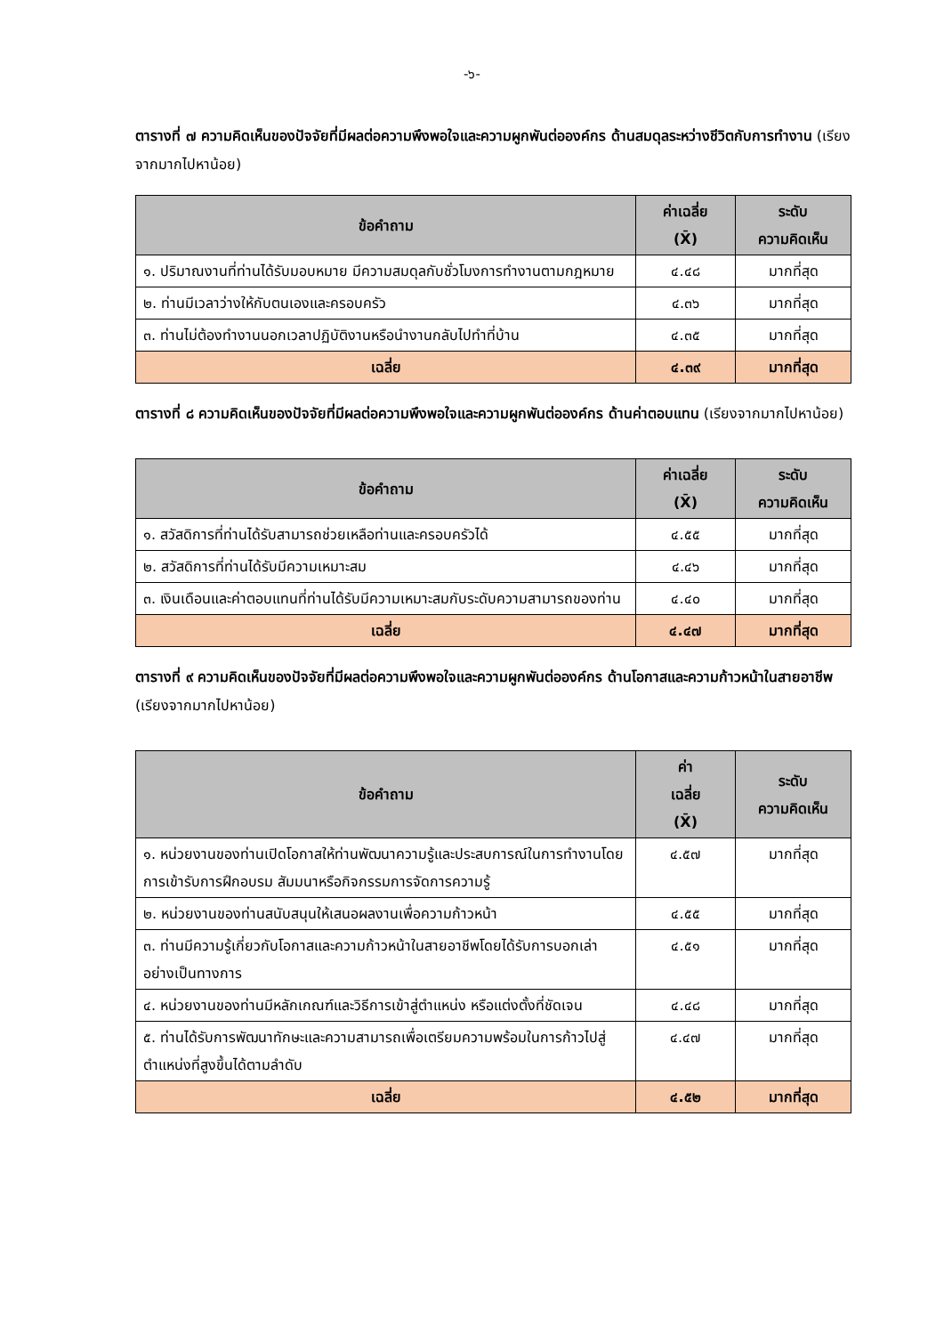-๖-
ตารางที่ ๗ ความคิดเห็นของปัจจัยที่มีผลต่อความพึงพอใจและความผูกพันต่อองค์กร ด้านสมดุลระหว่างชีวิตกับการทำงาน (เรียงจากมากไปหาน้อย)
| ข้อคำถาม | ค่าเฉลี่ย (X̄) | ระดับ ความคิดเห็น |
| --- | --- | --- |
| ๑. ปริมาณงานที่ท่านได้รับมอบหมาย มีความสมดุลกับชั่วโมงการทำงานตามกฎหมาย | ๔.๔๘ | มากที่สุด |
| ๒. ท่านมีเวลาว่างให้กับตนเองและครอบครัว | ๔.๓๖ | มากที่สุด |
| ๓. ท่านไม่ต้องทำงานนอกเวลาปฏิบัติงานหรือนำงานกลับไปทำที่บ้าน | ๔.๓๕ | มากที่สุด |
| เฉลี่ย | ๔.๓๙ | มากที่สุด |
ตารางที่ ๘ ความคิดเห็นของปัจจัยที่มีผลต่อความพึงพอใจและความผูกพันต่อองค์กร ด้านค่าตอบแทน (เรียงจากมากไปหาน้อย)
| ข้อคำถาม | ค่าเฉลี่ย (X̄) | ระดับ ความคิดเห็น |
| --- | --- | --- |
| ๑. สวัสดิการที่ท่านได้รับสามารถช่วยเหลือท่านและครอบครัวได้ | ๔.๕๕ | มากที่สุด |
| ๒. สวัสดิการที่ท่านได้รับมีความเหมาะสม | ๔.๔๖ | มากที่สุด |
| ๓. เงินเดือนและค่าตอบแทนที่ท่านได้รับมีความเหมาะสมกับระดับความสามารถของท่าน | ๔.๔๐ | มากที่สุด |
| เฉลี่ย | ๔.๔๗ | มากที่สุด |
ตารางที่ ๙ ความคิดเห็นของปัจจัยที่มีผลต่อความพึงพอใจและความผูกพันต่อองค์กร ด้านโอกาสและความก้าวหน้าในสายอาชีพ (เรียงจากมากไปหาน้อย)
| ข้อคำถาม | ค่า เฉลี่ย (X̄) | ระดับ ความคิดเห็น |
| --- | --- | --- |
| ๑. หน่วยงานของท่านเปิดโอกาสให้ท่านพัฒนาความรู้และประสบการณ์ในการทำงานโดยการเข้ารับการฝึกอบรม สัมมนาหรือกิจกรรมการจัดการความรู้ | ๔.๕๗ | มากที่สุด |
| ๒. หน่วยงานของท่านสนับสนุนให้เสนอผลงานเพื่อความก้าวหน้า | ๔.๕๕ | มากที่สุด |
| ๓. ท่านมีความรู้เกี่ยวกับโอกาสและความก้าวหน้าในสายอาชีพโดยได้รับการบอกเล่าอย่างเป็นทางการ | ๔.๕๑ | มากที่สุด |
| ๔. หน่วยงานของท่านมีหลักเกณฑ์และวิธีการเข้าสู่ตำแหน่ง หรือแต่งตั้งที่ชัดเจน | ๔.๔๘ | มากที่สุด |
| ๕. ท่านได้รับการพัฒนาทักษะและความสามารถเพื่อเตรียมความพร้อมในการก้าวไปสู่ตำแหน่งที่สูงขึ้นได้ตามลำดับ | ๔.๔๗ | มากที่สุด |
| เฉลี่ย | ๔.๕๒ | มากที่สุด |